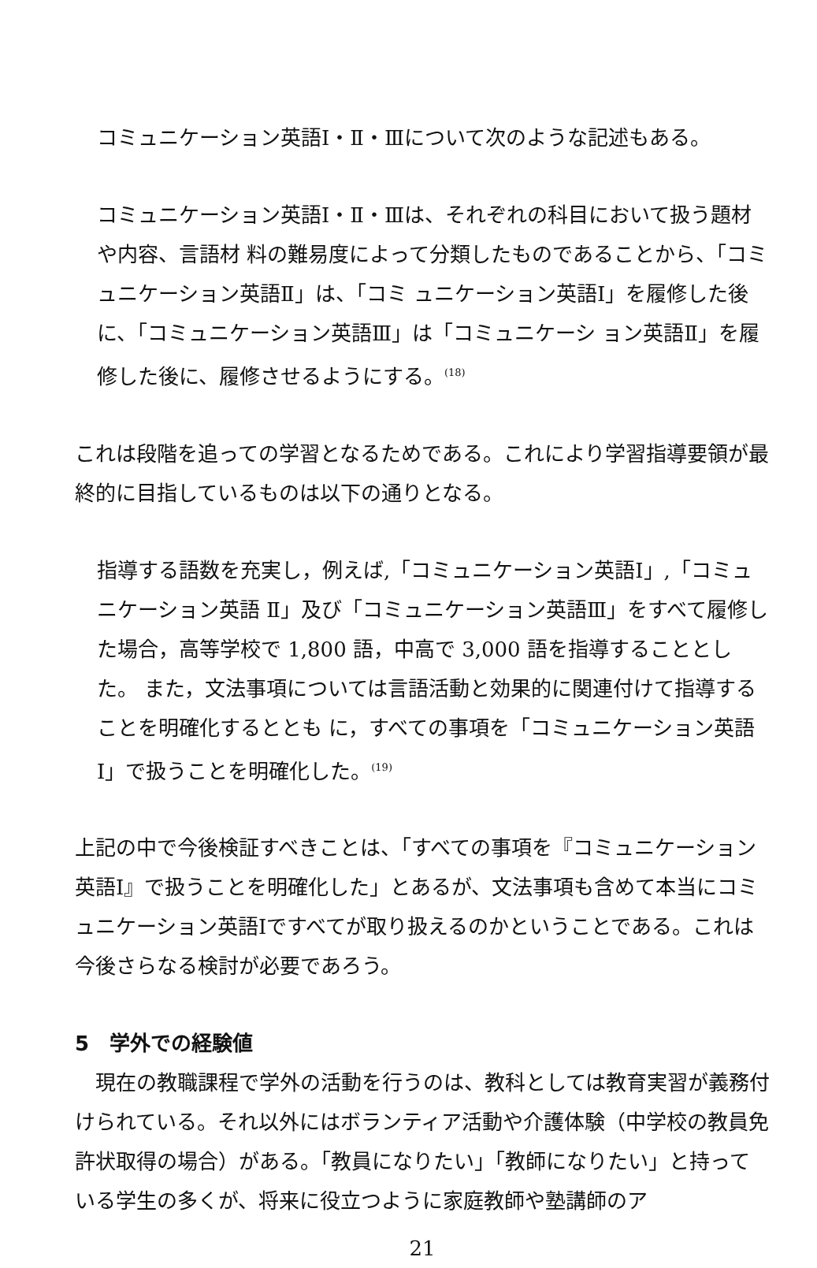コミュニケーション英語Ⅰ・Ⅱ・Ⅲについて次のような記述もある。
コミュニケーション英語Ⅰ・Ⅱ・Ⅲは、それぞれの科目において扱う題材や内容、言語材 料の難易度によって分類したものであることから、「コミュニケーション英語Ⅱ」は、「コミ ュニケーション英語Ⅰ」を履修した後に、「コミュニケーション英語Ⅲ」は「コミュニケーシ ョン英語Ⅱ」を履修した後に、履修させるようにする。<sup>(18)</sup>
これは段階を追っての学習となるためである。これにより学習指導要領が最終的に目指しているものは以下の通りとなる。
指導する語数を充実し，例えば,「コミュニケーション英語Ⅰ」,「コミュニケーション英語 Ⅱ」及び「コミュニケーション英語Ⅲ」をすべて履修した場合，高等学校で 1,800 語，中高で 3,000 語を指導することとした。 また，文法事項については言語活動と効果的に関連付けて指導することを明確化するととも に，すべての事項を「コミュニケーション英語Ⅰ」で扱うことを明確化した。<sup>(19)</sup>
上記の中で今後検証すべきことは、「すべての事項を『コミュニケーション英語Ⅰ』で扱うことを明確化した」とあるが、文法事項も含めて本当にコミュニケーション英語Ⅰですべてが取り扱えるのかということである。これは今後さらなる検討が必要であろう。
5　学外での経験値
　現在の教職課程で学外の活動を行うのは、教科としては教育実習が義務付けられている。それ以外にはボランティア活動や介護体験（中学校の教員免許状取得の場合）がある。「教員になりたい」「教師になりたい」と持っている学生の多くが、将来に役立つように家庭教師や塾講師のア
21